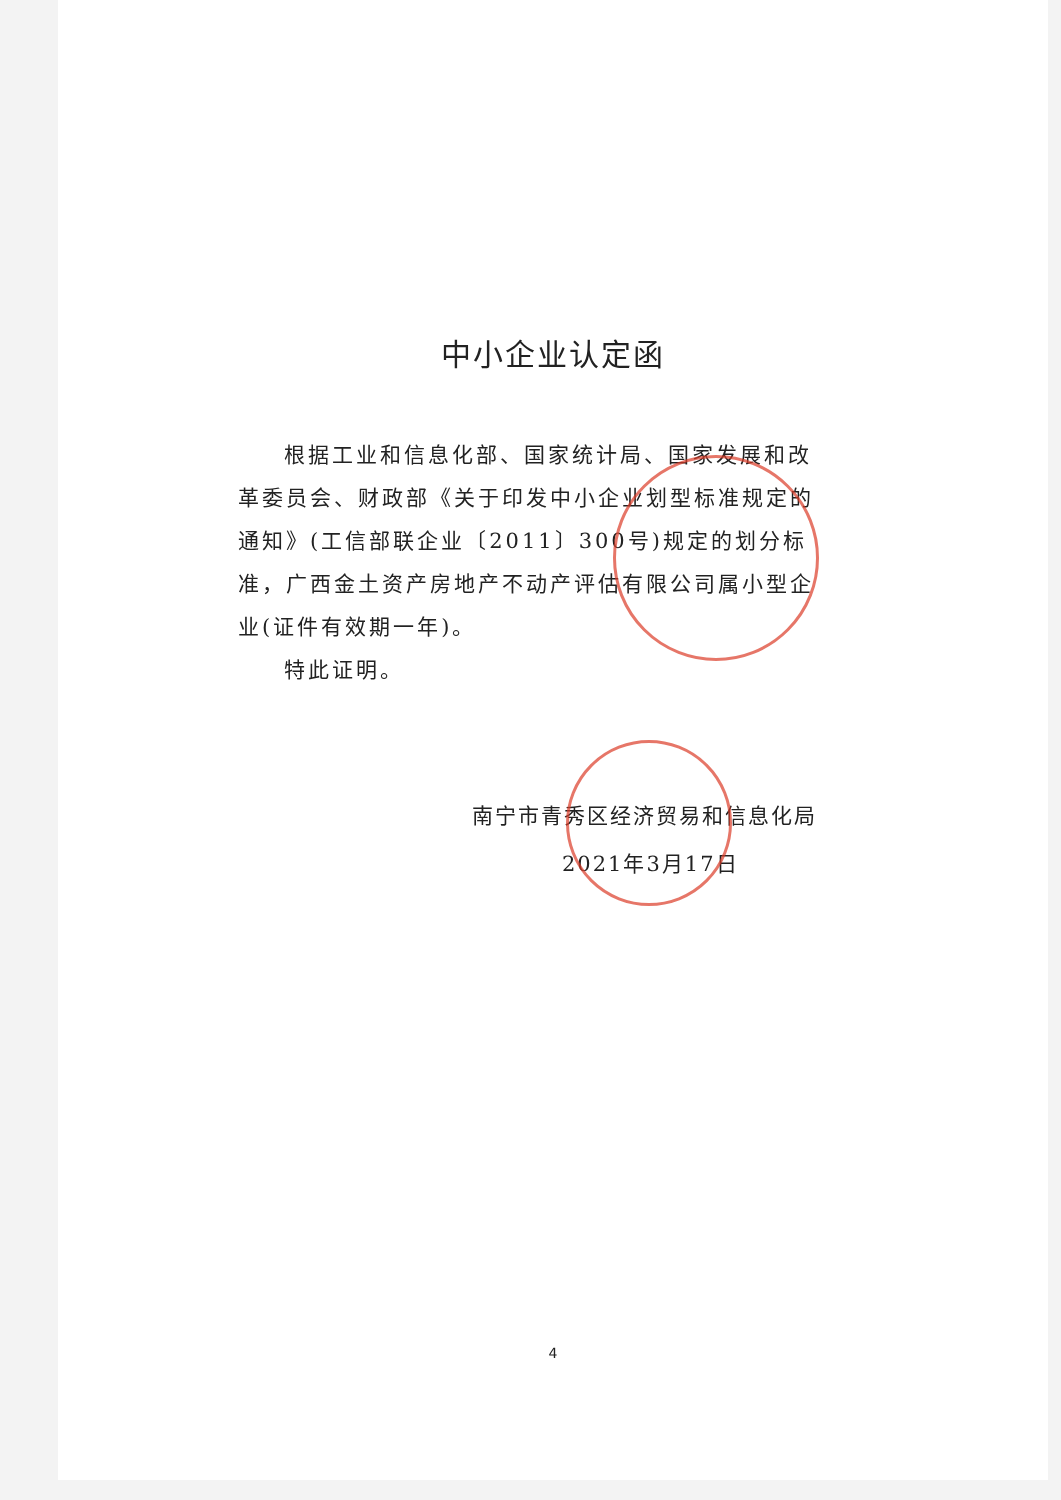中小企业认定函
根据工业和信息化部、国家统计局、国家发展和改革委员会、财政部《关于印发中小企业划型标准规定的通知》(工信部联企业〔2011〕300号)规定的划分标准，广西金土资产房地产不动产评估有限公司属小型企业(证件有效期一年)。
特此证明。
南宁市青秀区经济贸易和信息化局
2021年3月17日
4